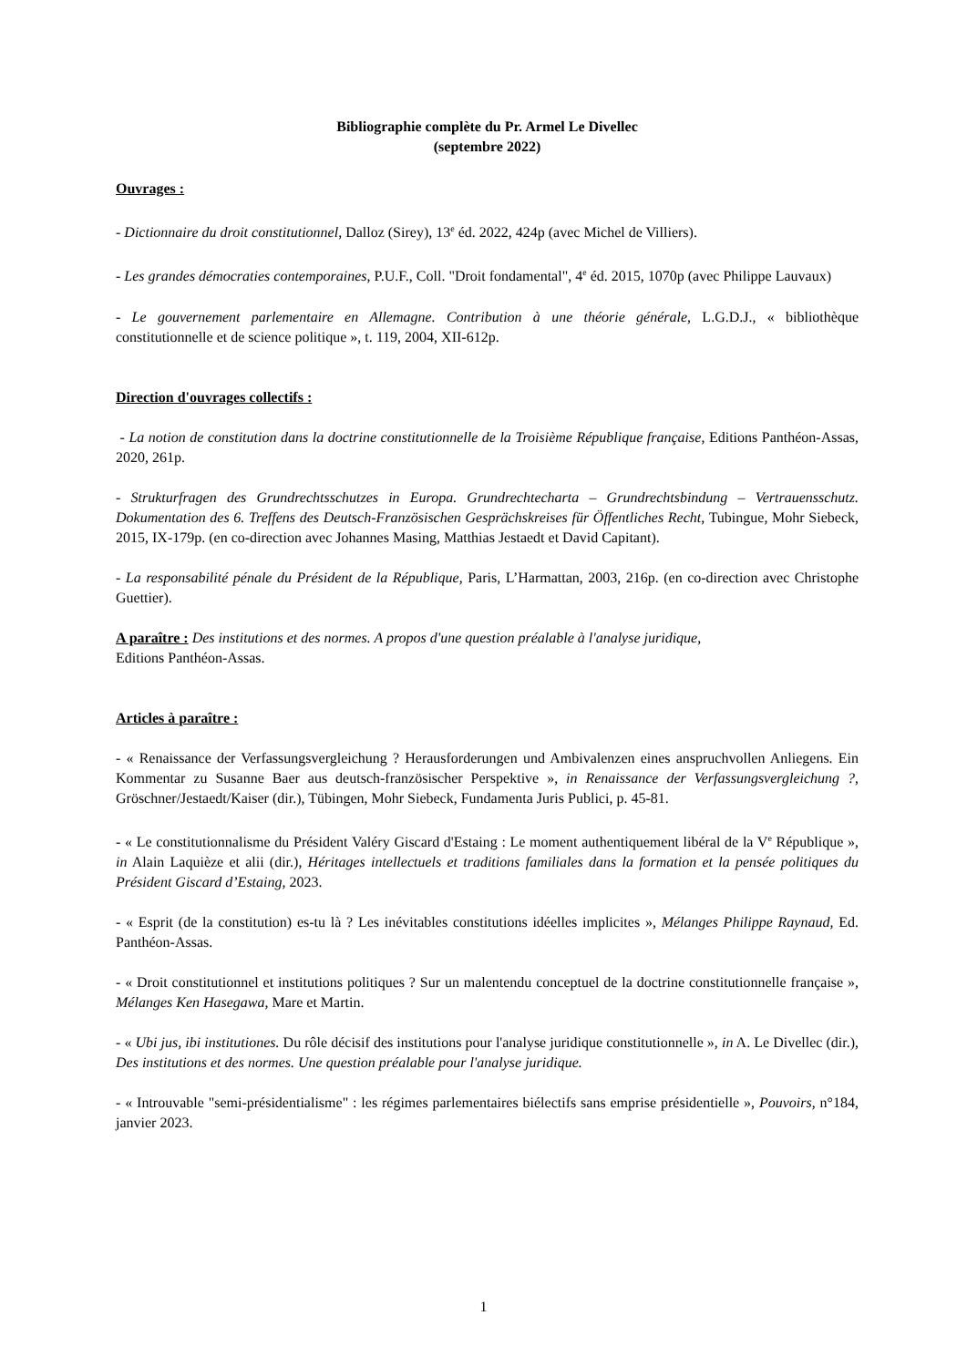Bibliographie complète du Pr. Armel Le Divellec
(septembre 2022)
Ouvrages :
- Dictionnaire du droit constitutionnel, Dalloz (Sirey), 13<sup>e</sup> éd. 2022, 424p (avec Michel de Villiers).
- Les grandes démocraties contemporaines, P.U.F., Coll. "Droit fondamental", 4<sup>e</sup> éd. 2015, 1070p (avec Philippe Lauvaux)
- Le gouvernement parlementaire en Allemagne. Contribution à une théorie générale, L.G.D.J., « bibliothèque constitutionnelle et de science politique », t. 119, 2004, XII-612p.
Direction d'ouvrages collectifs :
- La notion de constitution dans la doctrine constitutionnelle de la Troisième République française, Editions Panthéon-Assas, 2020, 261p.
- Strukturfragen des Grundrechtsschutzes in Europa. Grundrechtecharta – Grundrechtsbindung – Vertrauensschutz. Dokumentation des 6. Treffens des Deutsch-Französischen Gesprächskreises für Öffentliches Recht, Tubingue, Mohr Siebeck, 2015, IX-179p. (en co-direction avec Johannes Masing, Matthias Jestaedt et David Capitant).
- La responsabilité pénale du Président de la République, Paris, L’Harmattan, 2003, 216p. (en co-direction avec Christophe Guettier).
A paraître : Des institutions et des normes. A propos d'une question préalable à l'analyse juridique,
Editions Panthéon-Assas.
Articles à paraître :
- « Renaissance der Verfassungsvergleichung ? Herausforderungen und Ambivalenzen eines anspruchvollen Anliegens. Ein Kommentar zu Susanne Baer aus deutsch-französischer Perspektive », in Renaissance der Verfassungsvergleichung ?, Gröschner/Jestaedt/Kaiser (dir.), Tübingen, Mohr Siebeck, Fundamenta Juris Publici, p. 45-81.
- « Le constitutionnalisme du Président Valéry Giscard d'Estaing : Le moment authentiquement libéral de la V<sup>e</sup> République », in Alain Laquièze et alii (dir.), Héritages intellectuels et traditions familiales dans la formation et la pensée politiques du Président Giscard d’Estaing, 2023.
- « Esprit (de la constitution) es-tu là ? Les inévitables constitutions idéelles implicites », Mélanges Philippe Raynaud, Ed. Panthéon-Assas.
- « Droit constitutionnel et institutions politiques ? Sur un malentendu conceptuel de la doctrine constitutionnelle française », Mélanges Ken Hasegawa, Mare et Martin.
- « Ubi jus, ibi institutiones. Du rôle décisif des institutions pour l'analyse juridique constitutionnelle », in A. Le Divellec (dir.), Des institutions et des normes. Une question préalable pour l'analyse juridique.
- « Introuvable "semi-présidentialisme" : les régimes parlementaires biélectifs sans emprise présidentielle », Pouvoirs, n°184, janvier 2023.
1